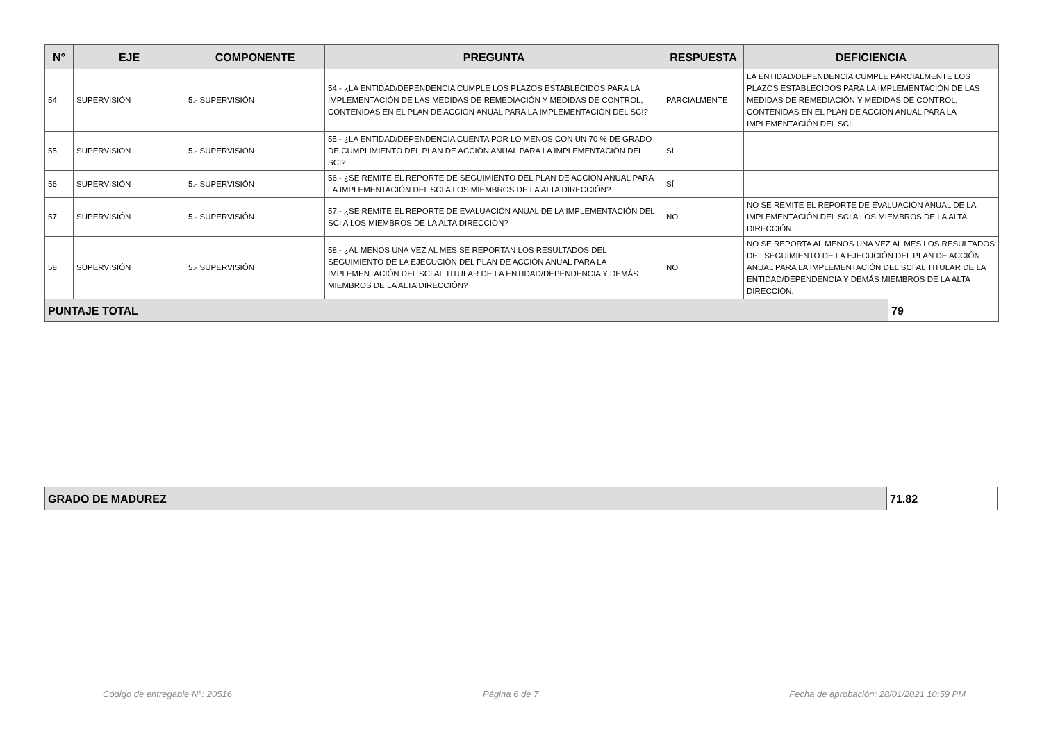| N° | EJE | COMPONENTE | PREGUNTA | RESPUESTA | DEFICIENCIA | |
| --- | --- | --- | --- | --- | --- | --- |
| 54 | SUPERVISIÓN | 5.- SUPERVISIÓN | 54.- ¿LA ENTIDAD/DEPENDENCIA CUMPLE LOS PLAZOS ESTABLECIDOS PARA LA IMPLEMENTACIÓN DE LAS MEDIDAS DE REMEDIACIÓN Y MEDIDAS DE CONTROL, CONTENIDAS EN EL PLAN DE ACCIÓN ANUAL PARA LA IMPLEMENTACIÓN DEL SCI? | PARCIALMENTE | LA ENTIDAD/DEPENDENCIA CUMPLE PARCIALMENTE LOS PLAZOS ESTABLECIDOS PARA LA IMPLEMENTACIÓN DE LAS MEDIDAS DE REMEDIACIÓN Y MEDIDAS DE CONTROL, CONTENIDAS EN EL PLAN DE ACCIÓN ANUAL PARA LA IMPLEMENTACIÓN DEL SCI. | |
| 55 | SUPERVISIÓN | 5.- SUPERVISIÓN | 55.- ¿LA ENTIDAD/DEPENDENCIA CUENTA POR LO MENOS CON UN 70 % DE GRADO DE CUMPLIMIENTO DEL PLAN DE ACCIÓN ANUAL PARA LA IMPLEMENTACIÓN DEL SCI? | SÍ | | |
| 56 | SUPERVISIÓN | 5.- SUPERVISIÓN | 56.- ¿SE REMITE EL REPORTE DE SEGUIMIENTO DEL PLAN DE ACCIÓN ANUAL PARA LA IMPLEMENTACIÓN DEL SCI A LOS MIEMBROS DE LA ALTA DIRECCIÓN? | SÍ | | |
| 57 | SUPERVISIÓN | 5.- SUPERVISIÓN | 57.- ¿SE REMITE EL REPORTE DE EVALUACIÓN ANUAL DE LA IMPLEMENTACIÓN DEL SCI A LOS MIEMBROS DE LA ALTA DIRECCIÓN? | NO | NO SE REMITE EL REPORTE DE EVALUACIÓN ANUAL DE LA IMPLEMENTACIÓN DEL SCI A LOS MIEMBROS DE LA ALTA DIRECCIÓN . | |
| 58 | SUPERVISIÓN | 5.- SUPERVISIÓN | 58.- ¿AL MENOS UNA VEZ AL MES SE REPORTAN LOS RESULTADOS DEL SEGUIMIENTO DE LA EJECUCIÓN DEL PLAN DE ACCIÓN ANUAL PARA LA IMPLEMENTACIÓN DEL SCI AL TITULAR DE LA ENTIDAD/DEPENDENCIA Y DEMÁS MIEMBROS DE LA ALTA DIRECCIÓN? | NO | NO SE REPORTA AL MENOS UNA VEZ AL MES LOS RESULTADOS DEL SEGUIMIENTO DE LA EJECUCIÓN DEL PLAN DE ACCIÓN ANUAL PARA LA IMPLEMENTACIÓN DEL SCI AL TITULAR DE LA ENTIDAD/DEPENDENCIA Y DEMÁS MIEMBROS DE LA ALTA DIRECCIÓN. | |
| PUNTAJE TOTAL | | | | | | 79 |
| GRADO DE MADUREZ | 71.82 |
Código de entregable N°: 20516 Página 6 de 7 Fecha de aprobación: 28/01/2021 10:59 PM